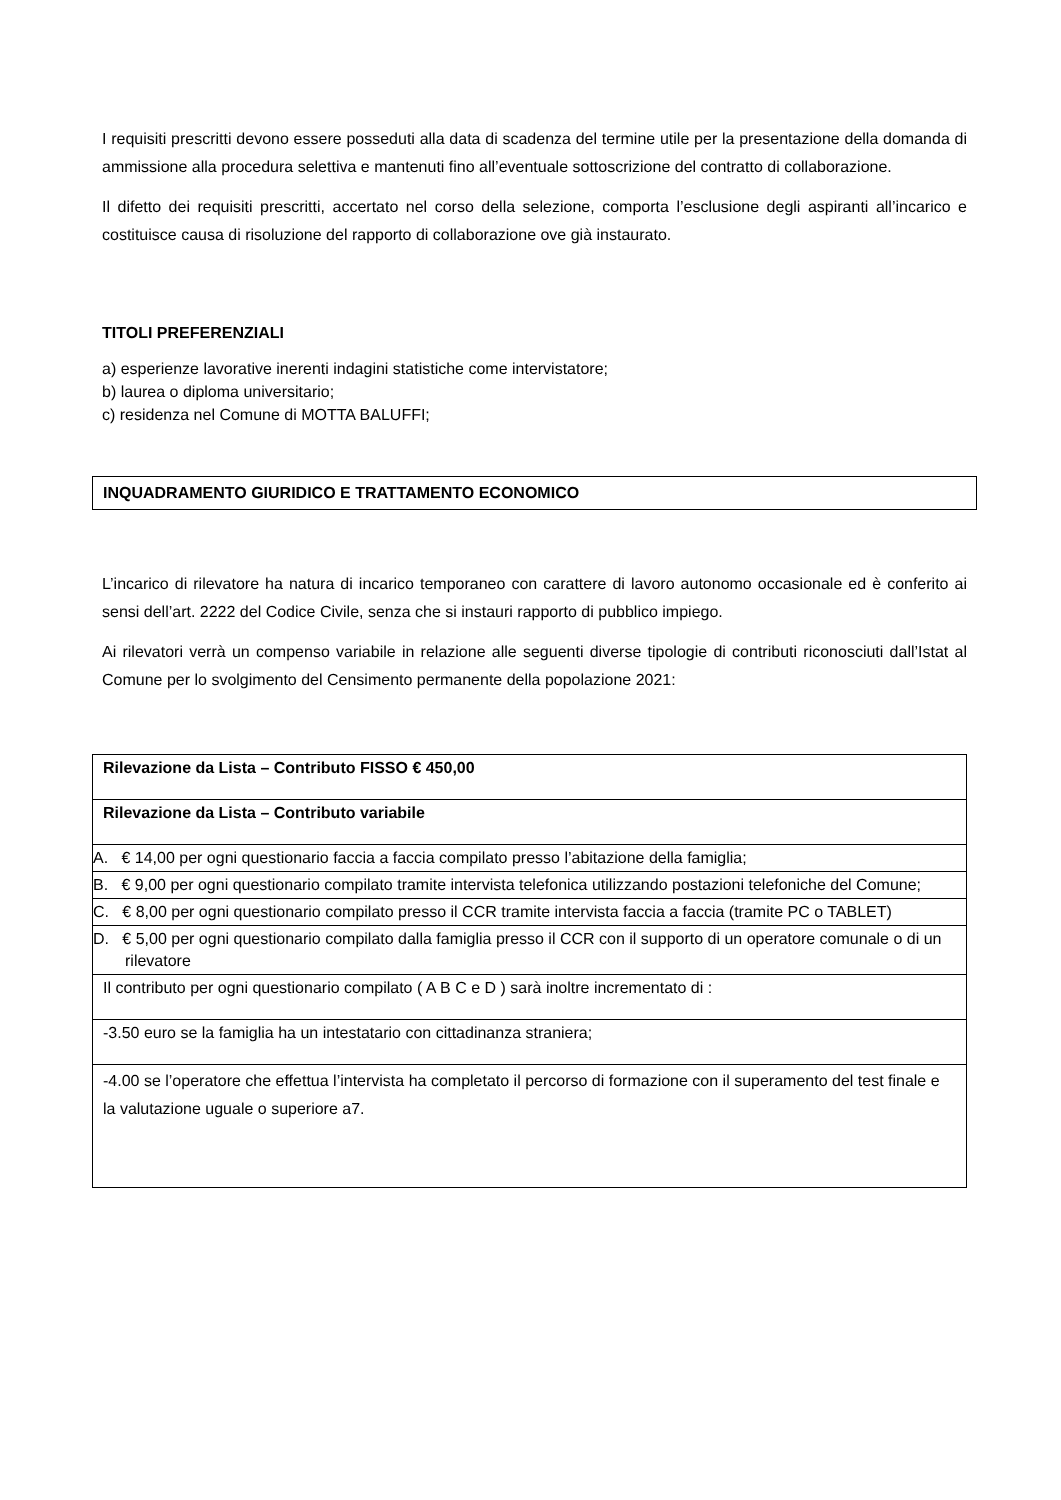I requisiti prescritti devono essere posseduti alla data di scadenza del termine utile per la presentazione della domanda di ammissione alla procedura selettiva e mantenuti fino all’eventuale sottoscrizione del contratto di collaborazione.
Il difetto dei requisiti prescritti, accertato nel corso della selezione, comporta l’esclusione degli aspiranti all’incarico e costituisce causa di risoluzione del rapporto di collaborazione ove già instaurato.
TITOLI PREFERENZIALI
a) esperienze lavorative inerenti indagini statistiche come intervistatore;
b) laurea o diploma universitario;
c) residenza nel Comune di MOTTA BALUFFI;
INQUADRAMENTO GIURIDICO E TRATTAMENTO ECONOMICO
L’incarico di rilevatore ha natura di incarico temporaneo con carattere di lavoro autonomo occasionale ed è conferito ai sensi dell’art. 2222 del Codice Civile, senza che si instauri rapporto di pubblico impiego.
Ai rilevatori verrà un compenso variabile in relazione alle seguenti diverse tipologie di contributi riconosciuti dall’Istat al Comune per lo svolgimento del Censimento permanente della popolazione 2021:
| Rilevazione da Lista – Contributo FISSO € 450,00 |
| Rilevazione da Lista – Contributo variabile |
| A. € 14,00 per ogni questionario faccia a faccia compilato presso l’abitazione della famiglia; |
| B. € 9,00 per ogni questionario compilato tramite intervista telefonica utilizzando postazioni telefoniche del Comune; |
| C. € 8,00 per ogni questionario compilato presso il CCR tramite intervista faccia a faccia (tramite PC o TABLET) |
| D. € 5,00 per ogni questionario compilato dalla famiglia presso il CCR con il supporto di un operatore comunale o di un rilevatore |
| Il contributo per ogni questionario compilato ( A B C e D ) sarà inoltre incrementato di : |
| -3.50 euro se la famiglia ha un intestatario con cittadinanza straniera; |
| -4.00 se l’operatore che effettua l’intervista ha completato il percorso di formazione con il superamento del test finale e la valutazione uguale o superiore a7. |